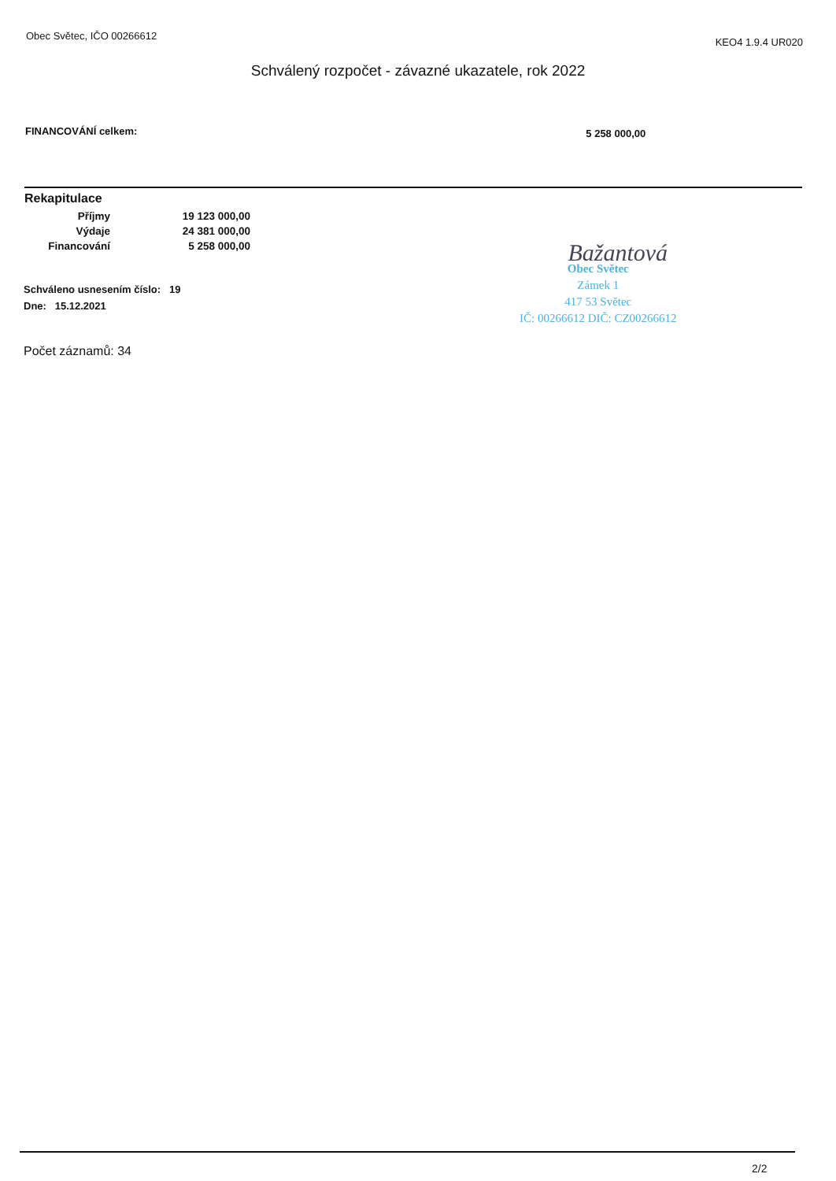Obec Světec, IČO 00266612 KEO4 1.9.4 UR020
Schválený rozpočet - závazné ukazatele, rok 2022
FINANCOVÁNÍ celkem: 5 258 000,00
Rekapitulace
| Příjmy | 19 123 000,00 |
| Výdaje | 24 381 000,00 |
| Financování | 5 258 000,00 |
Schváleno usnesením číslo: 19
Dne: 15.12.2021
Počet záznamů: 34
Bažantová
Obec Světec
Zámek 1
417 53 Světec
IČ: 00266612 DIČ: CZ00266612
2/2